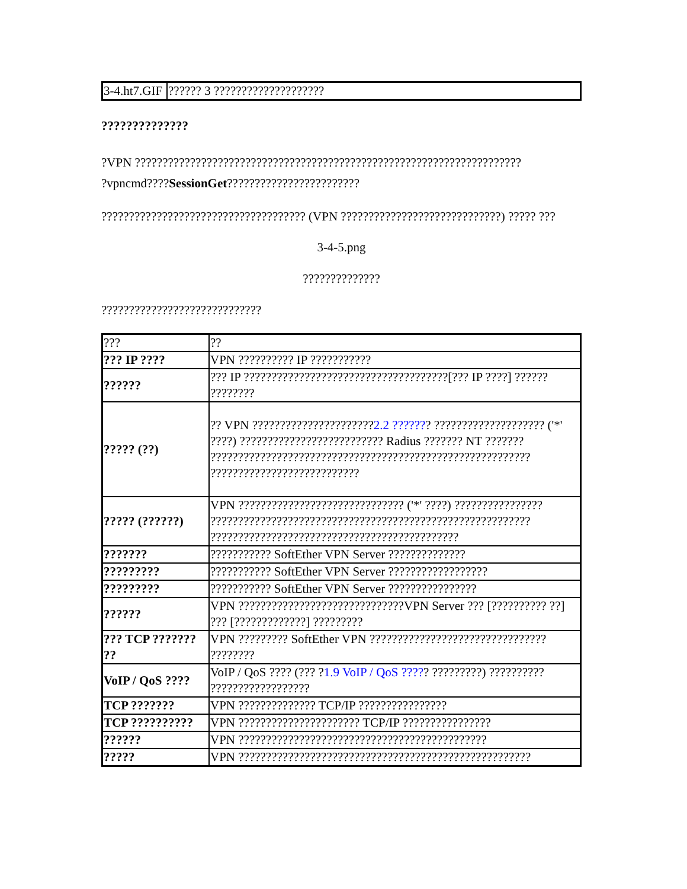| 3-4.ht7.GIF | ?????? 3 ???????????????????? |
??????????????
?VPN ??????????????????????????????????????????????????????????????????????
?vpncmd????SessionGet????????????????????????
????????????????????????????????????? (VPN ?????????????????????????????) ????? ???
3-4-5.png
??????????????
?????????????????????????????
| ??? | ?? |
| ??? IP ???? | VPN ?????????? IP ??????????? |
| ?????? | ??? IP ?????????????????????????????????????[??? IP ????] ?????? ???????? |
| ????? (??) | ?? VPN ?????????????????????? 2.2 ?????? ? ???????????????????? ('*' ????) ?????????????????????????? Radius ??????? NT ??????? ?????????????????????????????????????????????????????????? ??????????????????????????? |
| ????? (??????) | VPN ?????????????????????????????? ('*' ????) ???????????????? ?????????????????????????????????????????????????????????? ????????????????????????????????????????????? |
| ??????? | ??????????? SoftEther VPN Server ?????????????? |
| ????????? | ??????????? SoftEther VPN Server ?????????????????? |
| ????????? | ??????????? SoftEther VPN Server ???????????????? |
| ?????? | VPN ??????????????????????????????VPN Server ??? [?????????? ??] ??? [?????????????] ????????? |
| ??? TCP ??????? ?? | VPN ????????? SoftEther VPN ???????????????????????????????? ???????? |
| VoIP / QoS ???? | VoIP / QoS ???? (??? ? 1.9 VoIP / QoS ???? ? ?????????) ?????????? ?????????????????? |
| TCP ??????? | VPN ?????????????? TCP/IP ???????????????? |
| TCP ?????????? | VPN ?????????????????????? TCP/IP ???????????????? |
| ?????? | VPN ????????????????????????????????????????????? |
| ????? | VPN ????????????????????????????????????????????????????? |